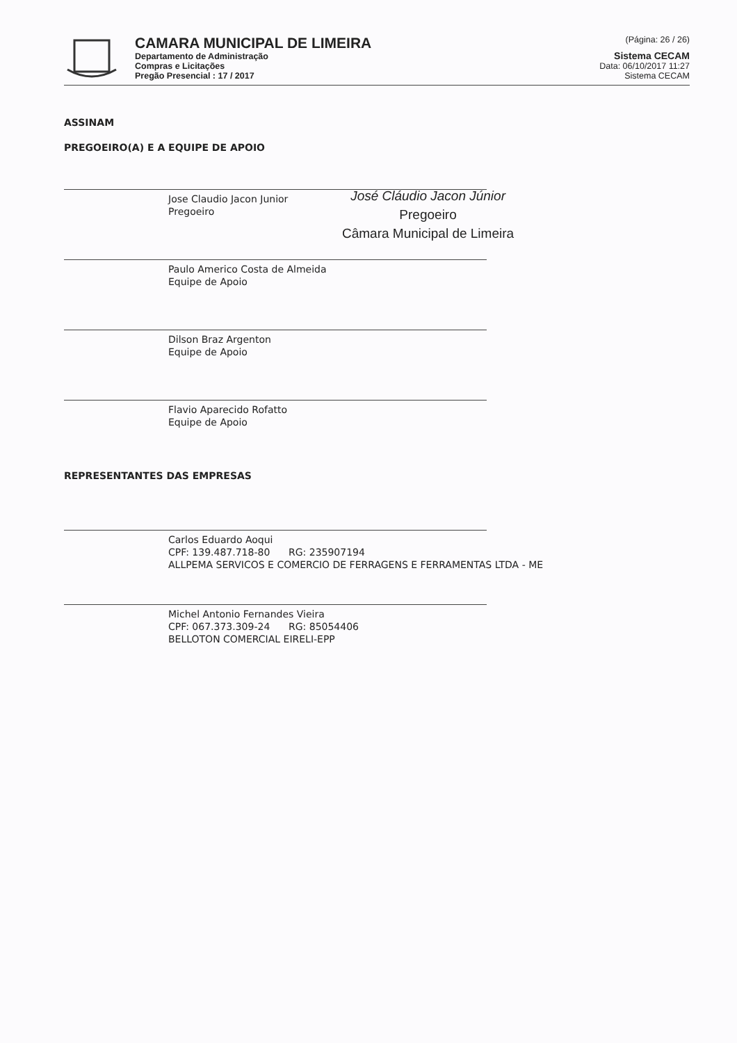CAMARA MUNICIPAL DE LIMEIRA
Departamento de Administração
Compras e Licitações
Pregão Presencial : 17 / 2017
(Página: 26 / 26)
Sistema CECAM
Data: 06/10/2017 11:27
Sistema CECAM
ASSINAM
PREGOEIRO(A) E A EQUIPE DE APOIO
Jose Claudio Jacon Junior
Pregoeiro
José Cláudio Jacon Júnior
Pregoeiro
Câmara Municipal de Limeira
Paulo Americo Costa de Almeida
Equipe de Apoio
Dilson Braz Argenton
Equipe de Apoio
Flavio Aparecido Rofatto
Equipe de Apoio
REPRESENTANTES DAS EMPRESAS
Carlos Eduardo Aoqui
CPF: 139.487.718-80 RG: 235907194
ALLPEMA SERVICOS E COMERCIO DE FERRAGENS E FERRAMENTAS LTDA - ME
Michel Antonio Fernandes Vieira
CPF: 067.373.309-24 RG: 85054406
BELLOTON COMERCIAL EIRELI-EPP